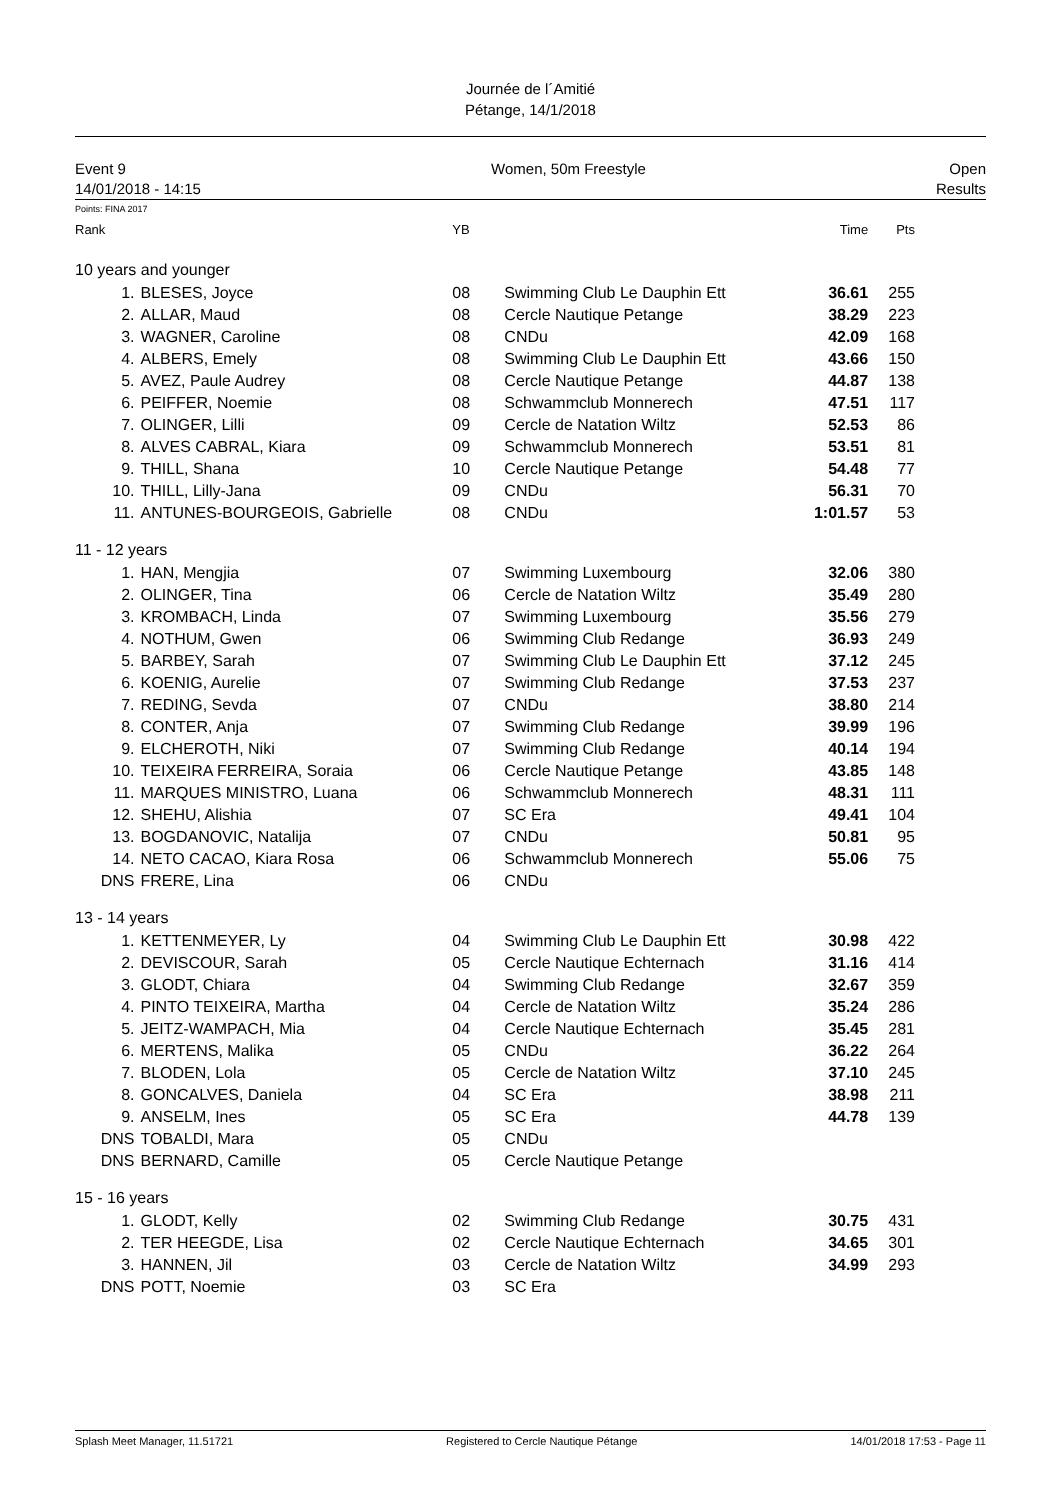Journée de l´Amitié
Pétange, 14/1/2018
Event 9
14/01/2018 - 14:15
Women, 50m Freestyle Open
Results
Points: FINA 2017
| Rank | | YB | | Time | Pts |
| --- | --- | --- | --- | --- | --- |
| 10 years and younger | | | | | |
| 1. | BLESES, Joyce | 08 | Swimming Club Le Dauphin Ett | 36.61 | 255 |
| 2. | ALLAR, Maud | 08 | Cercle Nautique Petange | 38.29 | 223 |
| 3. | WAGNER, Caroline | 08 | CNDu | 42.09 | 168 |
| 4. | ALBERS, Emely | 08 | Swimming Club Le Dauphin Ett | 43.66 | 150 |
| 5. | AVEZ, Paule Audrey | 08 | Cercle Nautique Petange | 44.87 | 138 |
| 6. | PEIFFER, Noemie | 08 | Schwammclub Monnerech | 47.51 | 117 |
| 7. | OLINGER, Lilli | 09 | Cercle de Natation Wiltz | 52.53 | 86 |
| 8. | ALVES CABRAL, Kiara | 09 | Schwammclub Monnerech | 53.51 | 81 |
| 9. | THILL, Shana | 10 | Cercle Nautique Petange | 54.48 | 77 |
| 10. | THILL, Lilly-Jana | 09 | CNDu | 56.31 | 70 |
| 11. | ANTUNES-BOURGEOIS, Gabrielle | 08 | CNDu | 1:01.57 | 53 |
| 11 - 12 years | | | | | |
| 1. | HAN, Mengjia | 07 | Swimming Luxembourg | 32.06 | 380 |
| 2. | OLINGER, Tina | 06 | Cercle de Natation Wiltz | 35.49 | 280 |
| 3. | KROMBACH, Linda | 07 | Swimming Luxembourg | 35.56 | 279 |
| 4. | NOTHUM, Gwen | 06 | Swimming Club Redange | 36.93 | 249 |
| 5. | BARBEY, Sarah | 07 | Swimming Club Le Dauphin Ett | 37.12 | 245 |
| 6. | KOENIG, Aurelie | 07 | Swimming Club Redange | 37.53 | 237 |
| 7. | REDING, Sevda | 07 | CNDu | 38.80 | 214 |
| 8. | CONTER, Anja | 07 | Swimming Club Redange | 39.99 | 196 |
| 9. | ELCHEROTH, Niki | 07 | Swimming Club Redange | 40.14 | 194 |
| 10. | TEIXEIRA FERREIRA, Soraia | 06 | Cercle Nautique Petange | 43.85 | 148 |
| 11. | MARQUES MINISTRO, Luana | 06 | Schwammclub Monnerech | 48.31 | 111 |
| 12. | SHEHU, Alishia | 07 | SC Era | 49.41 | 104 |
| 13. | BOGDANOVIC, Natalija | 07 | CNDu | 50.81 | 95 |
| 14. | NETO CACAO, Kiara Rosa | 06 | Schwammclub Monnerech | 55.06 | 75 |
| DNS | FRERE, Lina | 06 | CNDu | | |
| 13 - 14 years | | | | | |
| 1. | KETTENMEYER, Ly | 04 | Swimming Club Le Dauphin Ett | 30.98 | 422 |
| 2. | DEVISCOUR, Sarah | 05 | Cercle Nautique Echternach | 31.16 | 414 |
| 3. | GLODT, Chiara | 04 | Swimming Club Redange | 32.67 | 359 |
| 4. | PINTO TEIXEIRA, Martha | 04 | Cercle de Natation Wiltz | 35.24 | 286 |
| 5. | JEITZ-WAMPACH, Mia | 04 | Cercle Nautique Echternach | 35.45 | 281 |
| 6. | MERTENS, Malika | 05 | CNDu | 36.22 | 264 |
| 7. | BLODEN, Lola | 05 | Cercle de Natation Wiltz | 37.10 | 245 |
| 8. | GONCALVES, Daniela | 04 | SC Era | 38.98 | 211 |
| 9. | ANSELM, Ines | 05 | SC Era | 44.78 | 139 |
| DNS | TOBALDI, Mara | 05 | CNDu | | |
| DNS | BERNARD, Camille | 05 | Cercle Nautique Petange | | |
| 15 - 16 years | | | | | |
| 1. | GLODT, Kelly | 02 | Swimming Club Redange | 30.75 | 431 |
| 2. | TER HEEGDE, Lisa | 02 | Cercle Nautique Echternach | 34.65 | 301 |
| 3. | HANNEN, Jil | 03 | Cercle de Natation Wiltz | 34.99 | 293 |
| DNS | POTT, Noemie | 03 | SC Era | | |
Splash Meet Manager, 11.51721 Registered to Cercle Nautique Pétange 14/01/2018 17:53 - Page 11